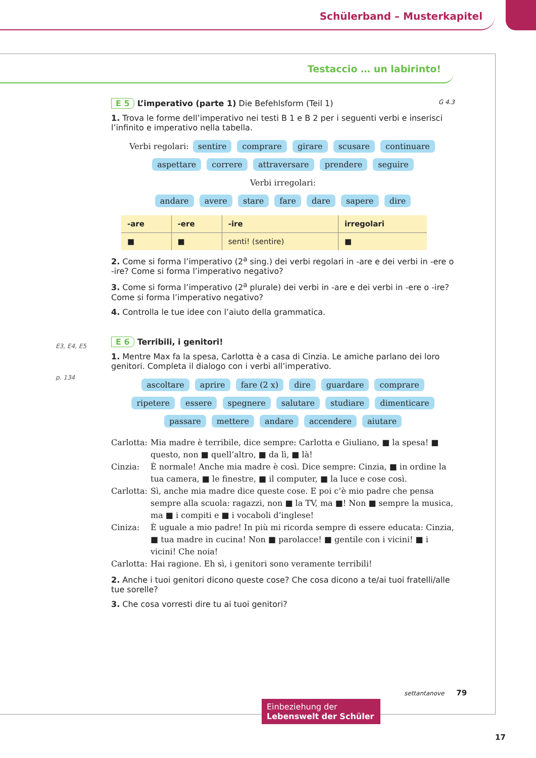Schülerband – Musterkapitel
Testaccio … un labirinto!
E 5 L’imperativo (parte 1) Die Befehlsform (Teil 1) G 4.3
1. Trova le forme dell’imperativo nei testi B 1 e B 2 per i seguenti verbi e inserisci l’infinito e imperativo nella tabella.
Verbi regolari: sentire comprare girare scusare continuare
aspettare correre attraversare prendere seguire
Verbi irregolari:
andare avere stare fare dare sapere dire
| -are | -ere | -ire | irregolari |
| --- | --- | --- | --- |
| ■ | ■ | senti! (sentire) | ■ |
2. Come si forma l’imperativo (2<sup>a</sup> sing.) dei verbi regolari in -are e dei verbi in -ere o -ire? Come si forma l’imperativo negativo?
3. Come si forma l’imperativo (2<sup>a</sup> plurale) dei verbi in -are e dei verbi in -ere o -ire? Come si forma l’imperativo negativo?
4. Controlla le tue idee con l’aiuto della grammatica.
E 6 Terribili, i genitori!
1. Mentre Max fa la spesa, Carlotta è a casa di Cinzia. Le amiche parlano dei loro genitori. Completa il dialogo con i verbi all’imperativo.
ascoltare aprire fare (2 x) dire guardare comprare
ripetere essere spegnere salutare studiare dimenticare
passare mettere andare accendere aiutare
Carlotta: Mia madre è terribile, dice sempre: Carlotta e Giuliano, ■ la spesa! ■ questo, non ■ quell’altro, ■ da lì, ■ là!
Cinzia: È normale! Anche mia madre è così. Dice sempre: Cinzia, ■ in ordine la tua camera, ■ le finestre, ■ il computer, ■ la luce e cose così.
Carlotta: Sì, anche mia madre dice queste cose. E poi c’è mio padre che pensa sempre alla scuola: ragazzi, non ■ la TV, ma ■! Non ■ sempre la musica, ma ■ i compiti e ■ i vocaboli d’inglese!
Ciniza: È uguale a mio padre! In più mi ricorda sempre di essere educata: Cinzia, ■ tua madre in cucina! Non ■ parolacce! ■ gentile con i vicini! ■ i vicini! Che noia!
Carlotta: Hai ragione. Eh sì, i genitori sono veramente terribili!
2. Anche i tuoi genitori dicono queste cose? Che cosa dicono a te/ai tuoi fratelli/alle tue sorelle?
3. Che cosa vorresti dire tu ai tuoi genitori?
E3, E4, E5
p. 134
settantanove 79
Einbeziehung der Lebenswelt der Schüler
17